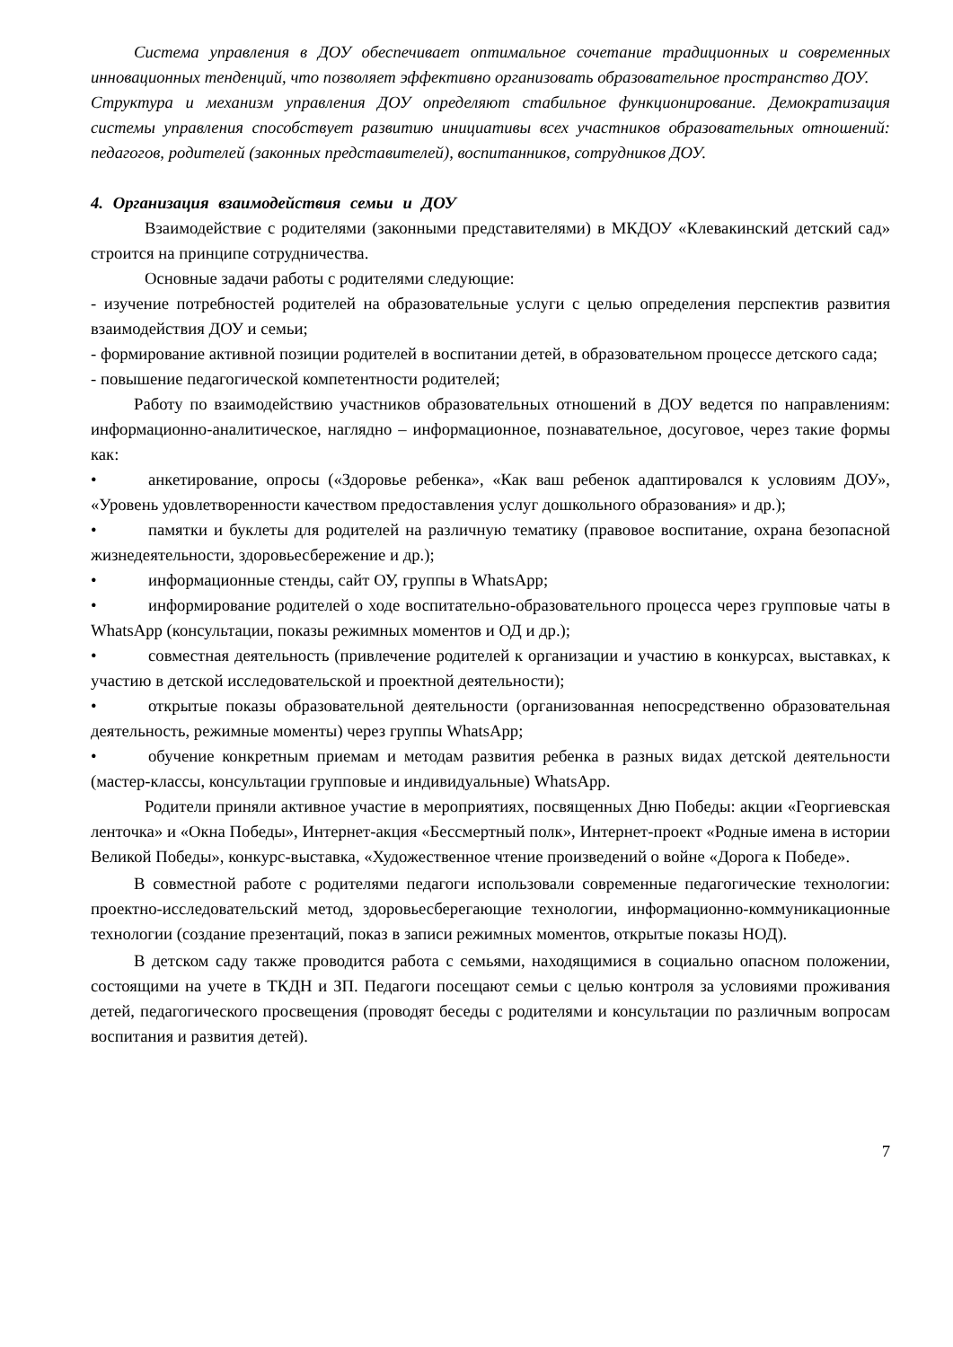Система управления в ДОУ обеспечивает оптимальное сочетание традиционных и современных инновационных тенденций, что позволяет эффективно организовать образовательное пространство ДОУ.
Структура и механизм управления ДОУ определяют стабильное функционирование. Демократизация системы управления способствует развитию инициативы всех участников образовательных отношений: педагогов, родителей (законных представителей), воспитанников, сотрудников ДОУ.
4. Организация взаимодействия семьи и ДОУ
Взаимодействие с родителями (законными представителями) в МКДОУ «Клевакинский детский сад» строится на принципе сотрудничества.
Основные задачи работы с родителями следующие:
- изучение потребностей родителей на образовательные услуги с целью определения перспектив развития взаимодействия ДОУ и семьи;
- формирование активной позиции родителей в воспитании детей, в образовательном процессе детского сада;
- повышение педагогической компетентности родителей;
Работу по взаимодействию участников образовательных отношений в ДОУ ведется по направлениям: информационно-аналитическое, наглядно – информационное, познавательное, досуговое, через такие формы как:
• анкетирование, опросы («Здоровье ребенка», «Как ваш ребенок адаптировался к условиям ДОУ», «Уровень удовлетворенности качеством предоставления услуг дошкольного образования» и др.);
• памятки и буклеты для родителей на различную тематику (правовое воспитание, охрана безопасной жизнедеятельности, здоровьесбережение и др.);
• информационные стенды, сайт ОУ, группы в WhatsApp;
• информирование родителей о ходе воспитательно-образовательного процесса через групповые чаты в WhatsApp (консультации, показы режимных моментов и ОД и др.);
• совместная деятельность (привлечение родителей к организации и участию в конкурсах, выставках, к участию в детской исследовательской и проектной деятельности);
• открытые показы образовательной деятельности (организованная непосредственно образовательная деятельность, режимные моменты) через группы WhatsApp;
• обучение конкретным приемам и методам развития ребенка в разных видах детской деятельности (мастер-классы, консультации групповые и индивидуальные) WhatsApp.
Родители приняли активное участие в мероприятиях, посвященных Дню Победы: акции «Георгиевская ленточка» и «Окна Победы», Интернет-акция «Бессмертный полк», Интернет-проект «Родные имена в истории Великой Победы», конкурс-выставка, «Художественное чтение произведений о войне «Дорога к Победе».
В совместной работе с родителями педагоги использовали современные педагогические технологии: проектно-исследовательский метод, здоровьесберегающие технологии, информационно-коммуникационные технологии (создание презентаций, показ в записи режимных моментов, открытые показы НОД).
В детском саду также проводится работа с семьями, находящимися в социально опасном положении, состоящими на учете в ТКДН и ЗП. Педагоги посещают семьи с целью контроля за условиями проживания детей, педагогического просвещения (проводят беседы с родителями и консультации по различным вопросам воспитания и развития детей).
7